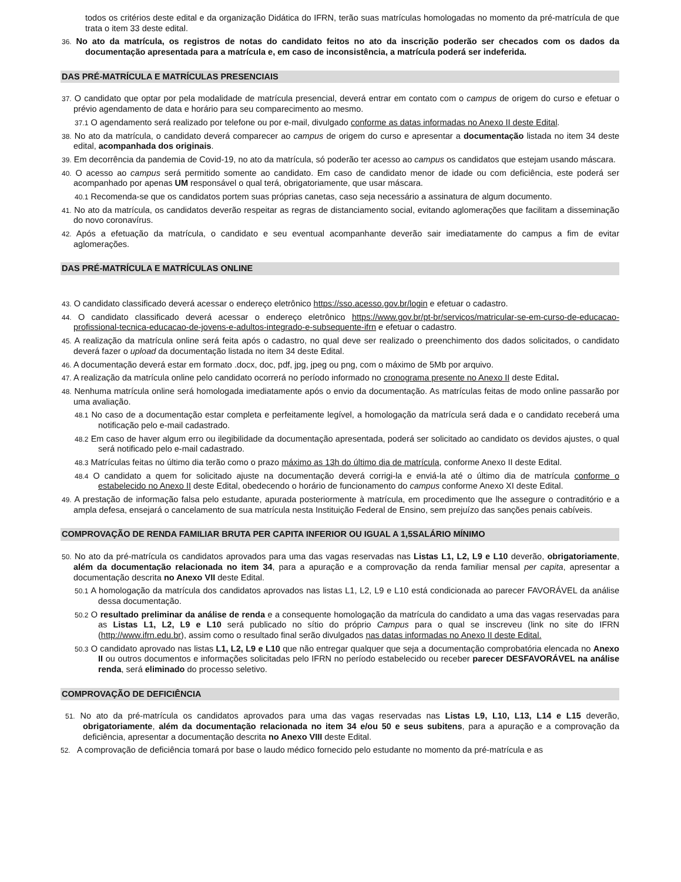todos os critérios deste edital e da organização Didática do IFRN, terão suas matrículas homologadas no momento da pré-matrícula de que trata o item 33 deste edital.
36. No ato da matrícula, os registros de notas do candidato feitos no ato da inscrição poderão ser checados com os dados da documentação apresentada para a matrícula e, em caso de inconsistência, a matrícula poderá ser indeferida.
DAS PRÉ-MATRÍCULA E MATRÍCULAS PRESENCIAIS
37. O candidato que optar por pela modalidade de matrícula presencial, deverá entrar em contato com o campus de origem do curso e efetuar o prévio agendamento de data e horário para seu comparecimento ao mesmo.
37.1 O agendamento será realizado por telefone ou por e-mail, divulgado conforme as datas informadas no Anexo II deste Edital.
38. No ato da matrícula, o candidato deverá comparecer ao campus de origem do curso e apresentar a documentação listada no item 34 deste edital, acompanhada dos originais.
39. Em decorrência da pandemia de Covid-19, no ato da matrícula, só poderão ter acesso ao campus os candidatos que estejam usando máscara.
40. O acesso ao campus será permitido somente ao candidato. Em caso de candidato menor de idade ou com deficiência, este poderá ser acompanhado por apenas UM responsável o qual terá, obrigatoriamente, que usar máscara.
40.1 Recomenda-se que os candidatos portem suas próprias canetas, caso seja necessário a assinatura de algum documento.
41. No ato da matrícula, os candidatos deverão respeitar as regras de distanciamento social, evitando aglomerações que facilitam a disseminação do novo coronavírus.
42. Após a efetuação da matrícula, o candidato e seu eventual acompanhante deverão sair imediatamente do campus a fim de evitar aglomerações.
DAS PRÉ-MATRÍCULA E MATRÍCULAS ONLINE
43. O candidato classificado deverá acessar o endereço eletrônico https://sso.acesso.gov.br/login e efetuar o cadastro.
44. O candidato classificado deverá acessar o endereço eletrônico https://www.gov.br/pt-br/servicos/matricular-se-em-curso-de-educacao-profissional-tecnica-educacao-de-jovens-e-adultos-integrado-e-subsequente-ifrn e efetuar o cadastro.
45. A realização da matrícula online será feita após o cadastro, no qual deve ser realizado o preenchimento dos dados solicitados, o candidato deverá fazer o upload da documentação listada no item 34 deste Edital.
46. A documentação deverá estar em formato .docx, doc, pdf, jpg, jpeg ou png, com o máximo de 5Mb por arquivo.
47. A realização da matrícula online pelo candidato ocorrerá no período informado no cronograma presente no Anexo II deste Edital.
48. Nenhuma matrícula online será homologada imediatamente após o envio da documentação. As matrículas feitas de modo online passarão por uma avaliação.
48.1 No caso de a documentação estar completa e perfeitamente legível, a homologação da matrícula será dada e o candidato receberá uma notificação pelo e-mail cadastrado.
48.2 Em caso de haver algum erro ou ilegibilidade da documentação apresentada, poderá ser solicitado ao candidato os devidos ajustes, o qual será notificado pelo e-mail cadastrado.
48.3 Matrículas feitas no último dia terão como o prazo máximo as 13h do último dia de matrícula, conforme Anexo II deste Edital.
48.4 O candidato a quem for solicitado ajuste na documentação deverá corrigi-la e enviá-la até o último dia de matrícula conforme o estabelecido no Anexo II deste Edital, obedecendo o horário de funcionamento do campus conforme Anexo XI deste Edital.
49. A prestação de informação falsa pelo estudante, apurada posteriormente à matrícula, em procedimento que lhe assegure o contraditório e a ampla defesa, ensejará o cancelamento de sua matrícula nesta Instituição Federal de Ensino, sem prejuízo das sanções penais cabíveis.
COMPROVAÇÃO DE RENDA FAMILIAR BRUTA PER CAPITA INFERIOR OU IGUAL A 1,5SALÁRIO MÍNIMO
50. No ato da pré-matrícula os candidatos aprovados para uma das vagas reservadas nas Listas L1, L2, L9 e L10 deverão, obrigatoriamente, além da documentação relacionada no item 34, para a apuração e a comprovação da renda familiar mensal per capita, apresentar a documentação descrita no Anexo VII deste Edital.
50.1 A homologação da matrícula dos candidatos aprovados nas listas L1, L2, L9 e L10 está condicionada ao parecer FAVORÁVEL da análise dessa documentação.
50.2 O resultado preliminar da análise de renda e a consequente homologação da matrícula do candidato a uma das vagas reservadas para as Listas L1, L2, L9 e L10 será publicado no sítio do próprio Campus para o qual se inscreveu (link no site do IFRN (http://www.ifrn.edu.br), assim como o resultado final serão divulgados nas datas informadas no Anexo II deste Edital.
50.3 O candidato aprovado nas listas L1, L2, L9 e L10 que não entregar qualquer que seja a documentação comprobatória elencada no Anexo II ou outros documentos e informações solicitadas pelo IFRN no período estabelecido ou receber parecer DESFAVORÁVEL na análise renda, será eliminado do processo seletivo.
COMPROVAÇÃO DE DEFICIÊNCIA
51. No ato da pré-matrícula os candidatos aprovados para uma das vagas reservadas nas Listas L9, L10, L13, L14 e L15 deverão, obrigatoriamente, além da documentação relacionada no item 34 e/ou 50 e seus subitens, para a apuração e a comprovação da deficiência, apresentar a documentação descrita no Anexo VIII deste Edital.
52. A comprovação de deficiência tomará por base o laudo médico fornecido pelo estudante no momento da pré-matrícula e as